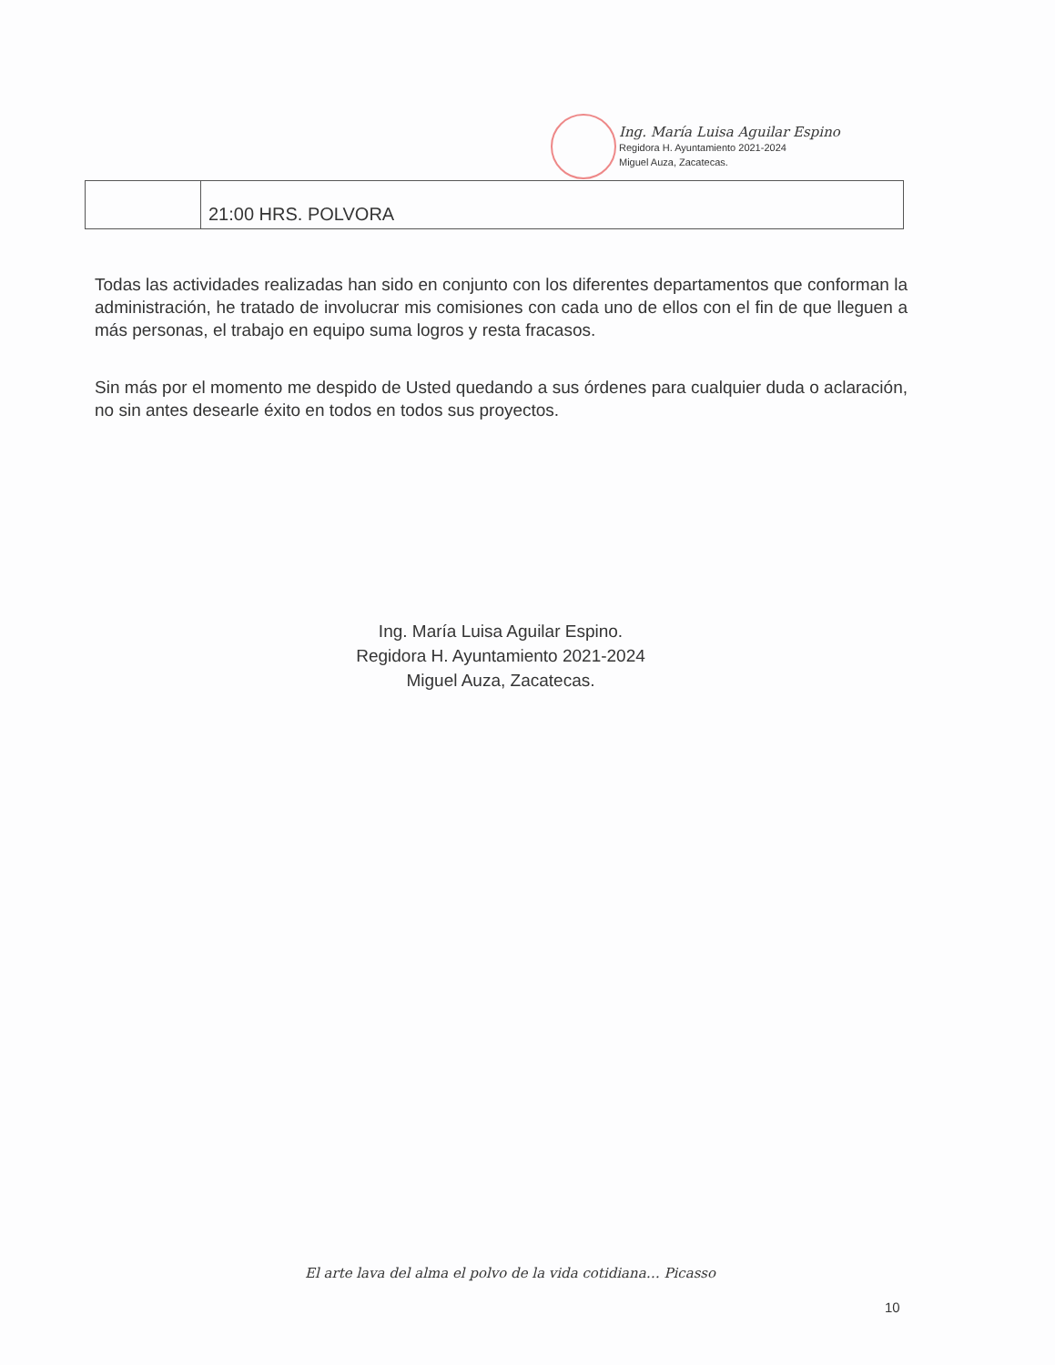Ing. María Luisa Aguilar Espino
Regidora H. Ayuntamiento 2021-2024
Miguel Auza, Zacatecas.
| | 21:00 HRS. POLVORA |
Todas las actividades realizadas han sido en conjunto con los diferentes departamentos que conforman la administración, he tratado de involucrar mis comisiones con cada uno de ellos con el fin de que lleguen a más personas, el trabajo en equipo suma logros y resta fracasos.
Sin más por el momento me despido de Usted quedando a sus órdenes para cualquier duda o aclaración, no sin antes desearle éxito en todos en todos sus proyectos.
Ing. María Luisa Aguilar Espino.
Regidora H. Ayuntamiento 2021-2024
Miguel Auza, Zacatecas.
El arte lava del alma el polvo de la vida cotidiana… Picasso
10